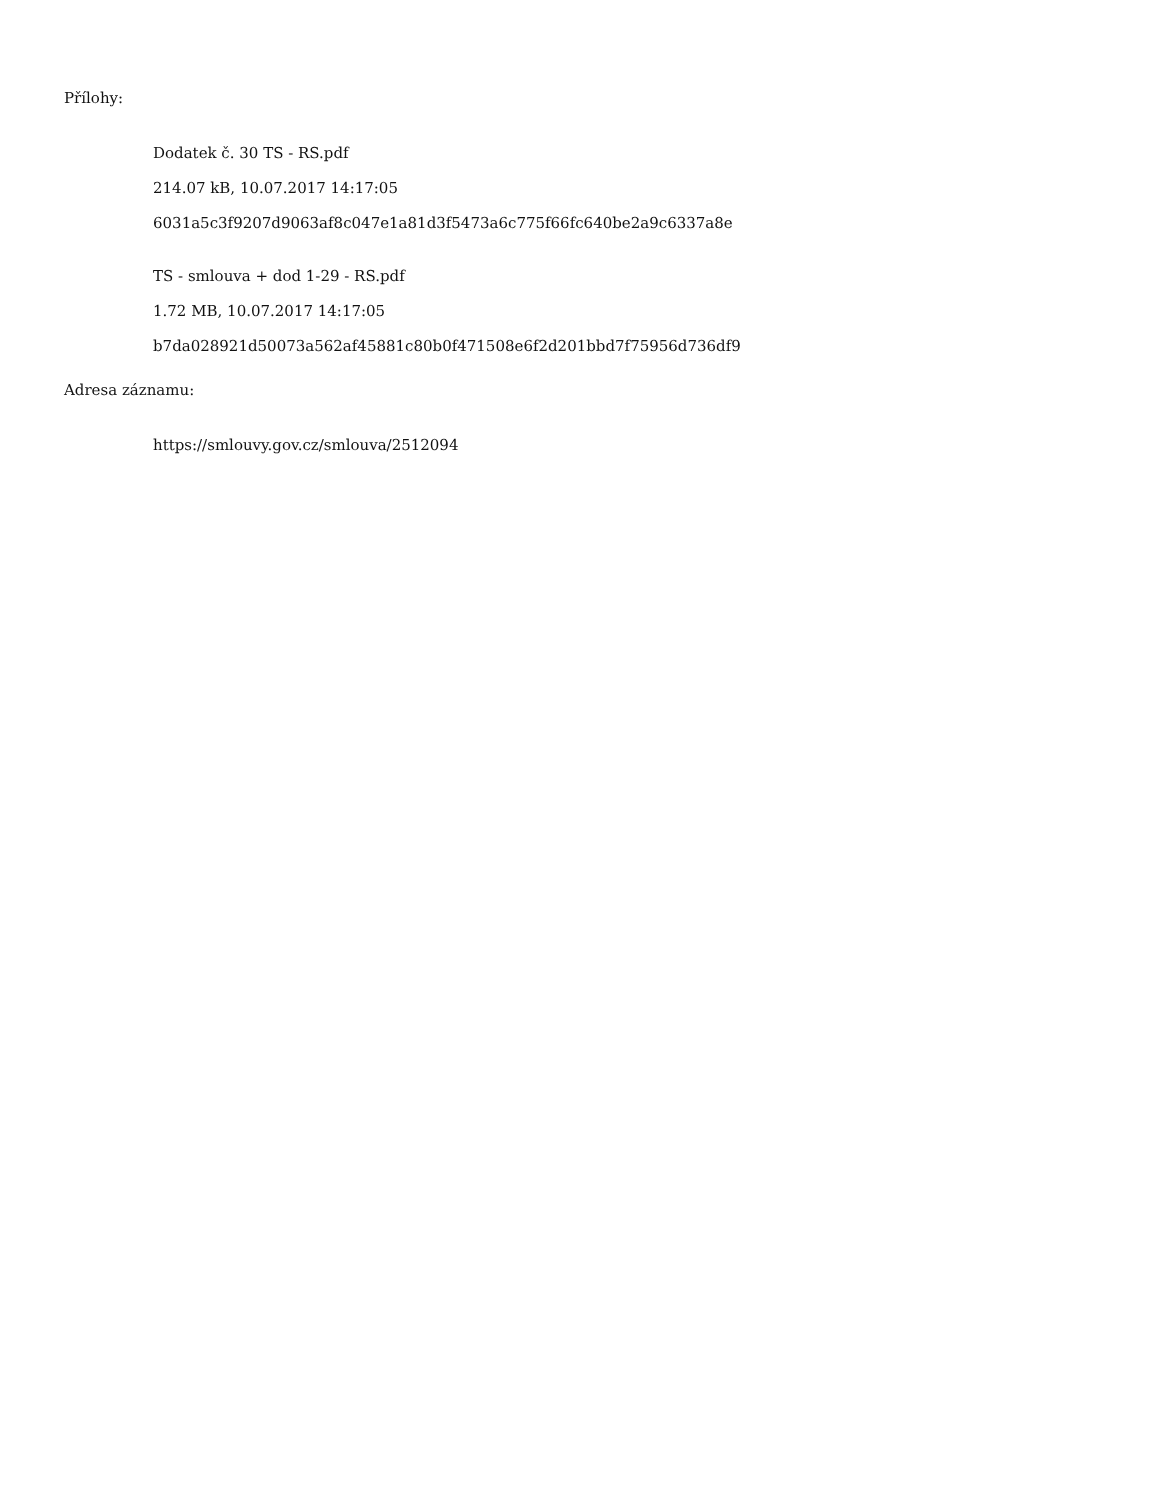Přílohy:
Dodatek č. 30 TS - RS.pdf
214.07 kB, 10.07.2017 14:17:05
6031a5c3f9207d9063af8c047e1a81d3f5473a6c775f66fc640be2a9c6337a8e
TS - smlouva + dod 1-29 - RS.pdf
1.72 MB, 10.07.2017 14:17:05
b7da028921d50073a562af45881c80b0f471508e6f2d201bbd7f75956d736df9
Adresa záznamu:
https://smlouvy.gov.cz/smlouva/2512094